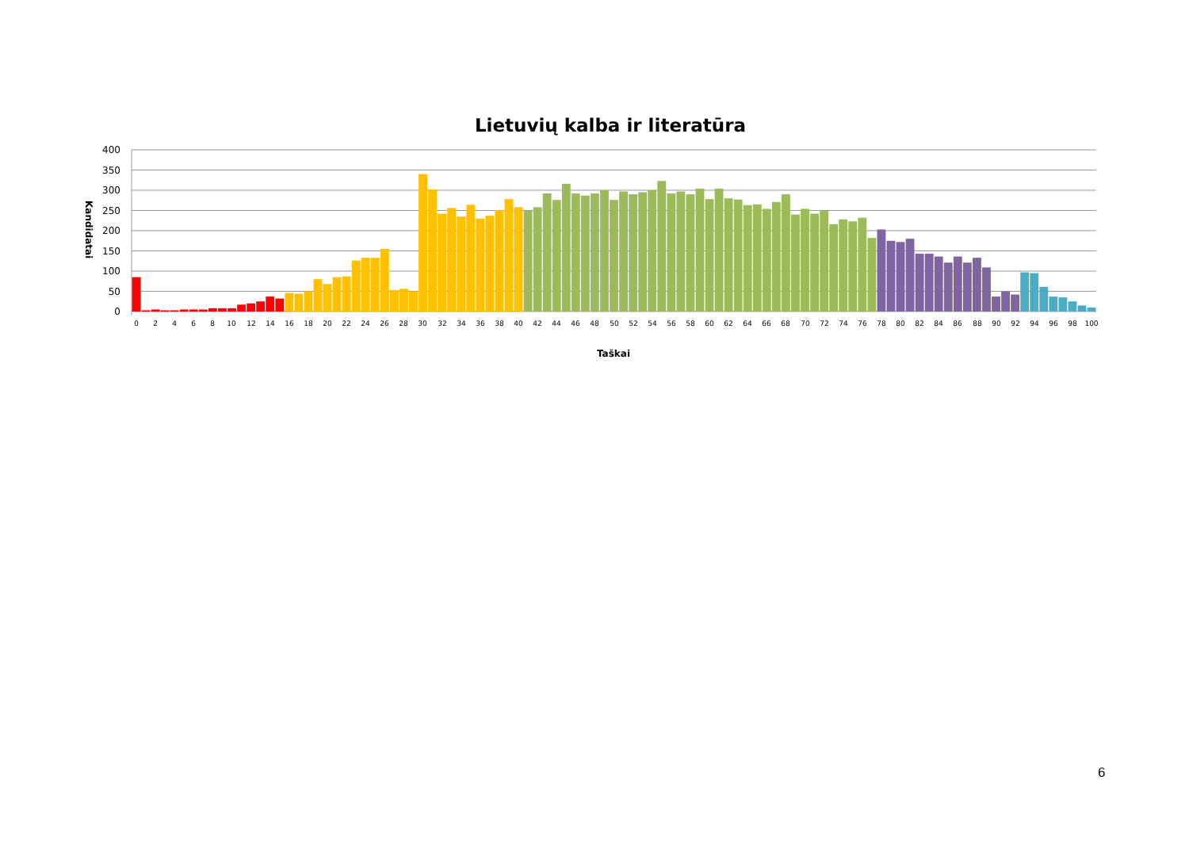Lietuvių kalba ir literatūra
400
350
300
250
200
150
100
50
0
Kandidatai
0
2
4
6
8
10
12
14
16
18
20
22
24
26
28
30
32
34
36
38
40
42
44
46
48
50
52
54
56
58
60
62
64
66
68
70
72
74
76
78
80
82
84
86
88
90
92
94
96
98
100
Taškai
6